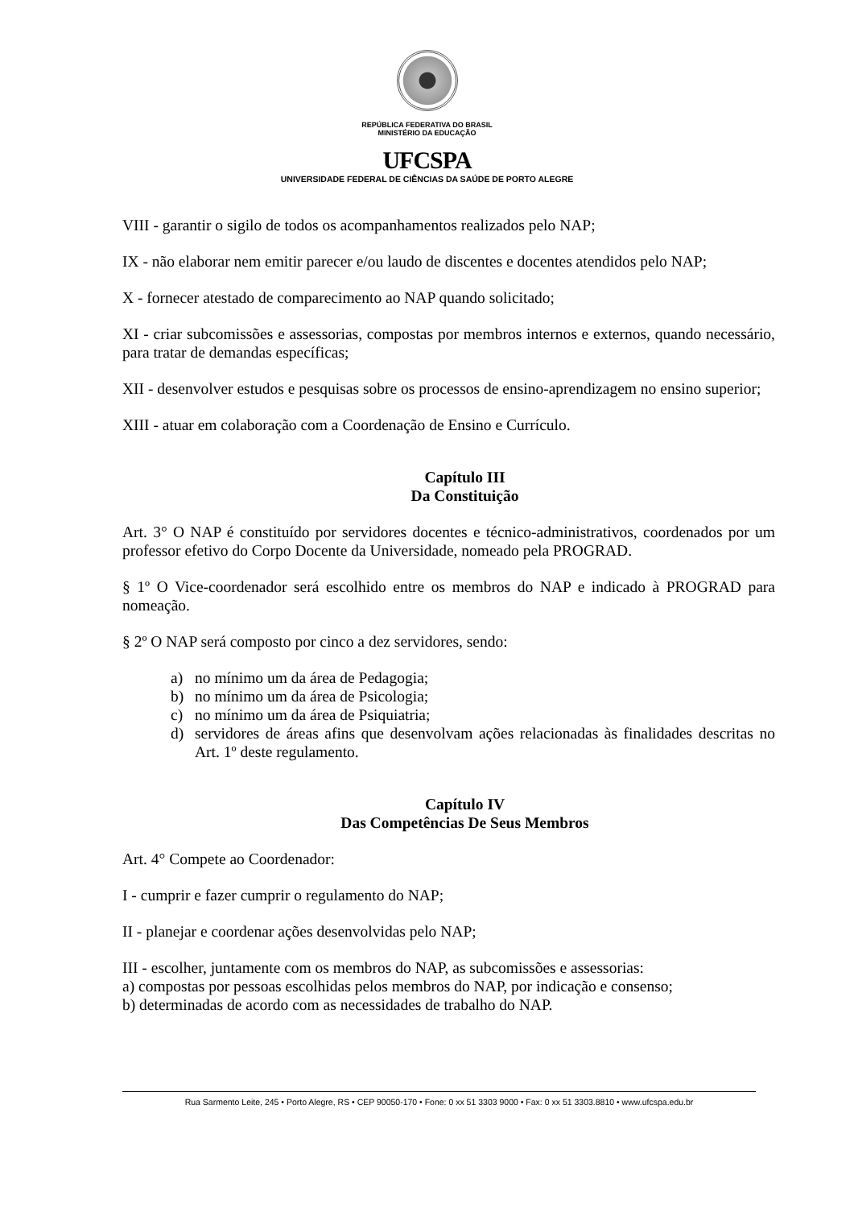REPÚBLICA FEDERATIVA DO BRASIL
MINISTÉRIO DA EDUCAÇÃO
UFCSPA
UNIVERSIDADE FEDERAL DE CIÊNCIAS DA SAÚDE DE PORTO ALEGRE
VIII - garantir o sigilo de todos os acompanhamentos realizados pelo NAP;
IX - não elaborar nem emitir parecer e/ou laudo de discentes e docentes atendidos pelo NAP;
X - fornecer atestado de comparecimento ao NAP quando solicitado;
XI - criar subcomissões e assessorias, compostas por membros internos e externos, quando necessário, para tratar de demandas específicas;
XII - desenvolver estudos e pesquisas sobre os processos de ensino-aprendizagem no ensino superior;
XIII - atuar em colaboração com a Coordenação de Ensino e Currículo.
Capítulo III
Da Constituição
Art. 3° O NAP é constituído por servidores docentes e técnico-administrativos, coordenados por um professor efetivo do Corpo Docente da Universidade, nomeado pela PROGRAD.
§ 1º O Vice-coordenador será escolhido entre os membros do NAP e indicado à PROGRAD para nomeação.
§ 2º O NAP será composto por cinco a dez servidores, sendo:
a) no mínimo um da área de Pedagogia;
b) no mínimo um da área de Psicologia;
c) no mínimo um da área de Psiquiatria;
d) servidores de áreas afins que desenvolvam ações relacionadas às finalidades descritas no Art. 1º deste regulamento.
Capítulo IV
Das Competências De Seus Membros
Art. 4° Compete ao Coordenador:
I - cumprir e fazer cumprir o regulamento do NAP;
II - planejar e coordenar ações desenvolvidas pelo NAP;
III - escolher, juntamente com os membros do NAP, as subcomissões e assessorias:
a) compostas por pessoas escolhidas pelos membros do NAP, por indicação e consenso;
b) determinadas de acordo com as necessidades de trabalho do NAP.
Rua Sarmento Leite, 245 • Porto Alegre, RS • CEP 90050-170 • Fone: 0 xx 51 3303 9000 • Fax: 0 xx 51 3303.8810 • www.ufcspa.edu.br